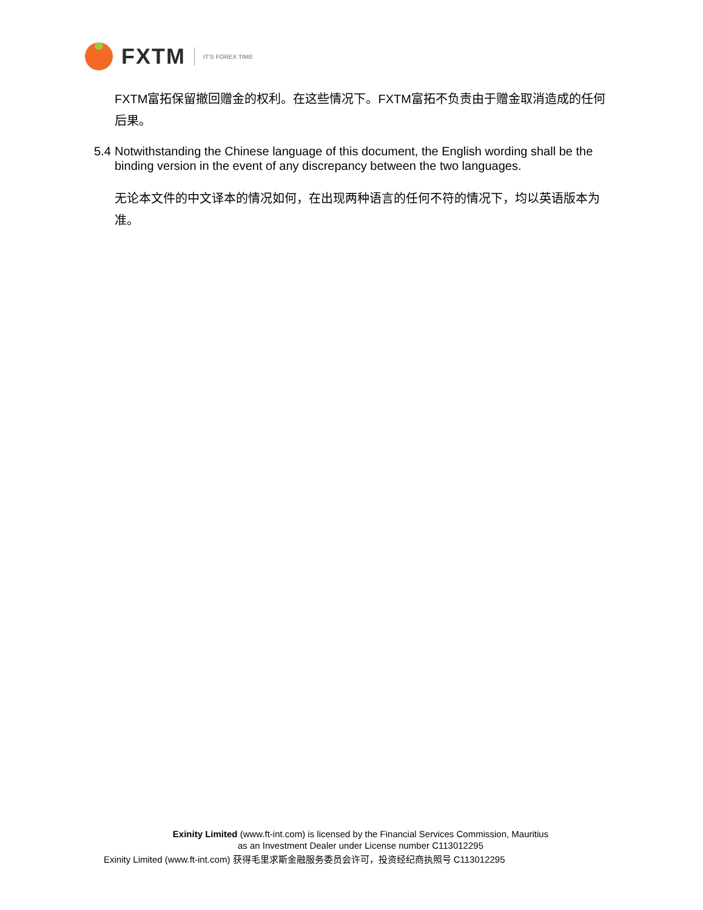FXTM
IT'S FOREX TIME
FXTM富拓保留撤回赠金的权利。在这些情况下。FXTM富拓不负责由于赠金取消造成的任何后果。
5.4
Notwithstanding the Chinese language of this document, the English wording shall be the binding version in the event of any discrepancy between the two languages.
无论本文件的中文译本的情况如何，在出现两种语言的任何不符的情况下，均以英语版本为准。
Exinity Limited (www.ft-int.com) is licensed by the Financial Services Commission, Mauritius
as an Investment Dealer under License number C113012295
Exinity Limited (www.ft-int.com) 获得毛里求斯金融服务委员会许可，投资经纪商执照号 C113012295